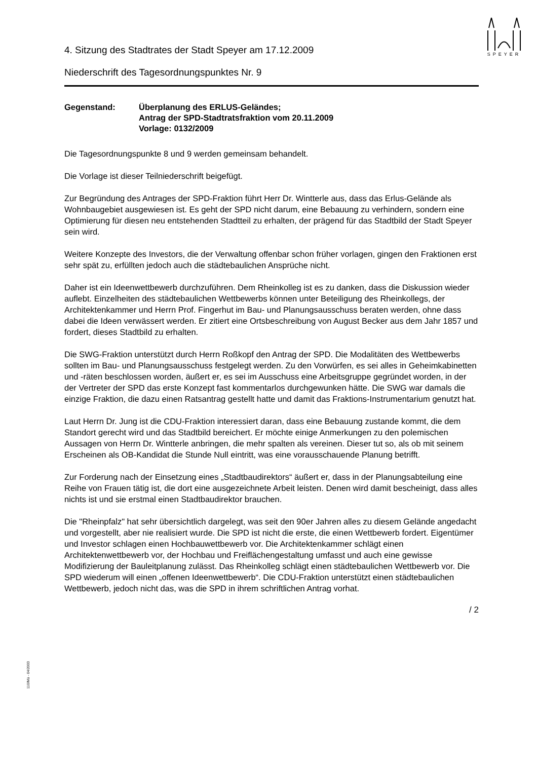SPEYER
4. Sitzung des Stadtrates der Stadt Speyer am 17.12.2009
Niederschrift des Tagesordnungspunktes Nr. 9
Gegenstand: Überplanung des ERLUS-Geländes;
Antrag der SPD-Stadtratsfraktion vom 20.11.2009
Vorlage: 0132/2009
Die Tagesordnungspunkte 8 und 9 werden gemeinsam behandelt.
Die Vorlage ist dieser Teilniederschrift beigefügt.
Zur Begründung des Antrages der SPD-Fraktion führt Herr Dr. Wintterle aus, dass das Erlus-Gelände als Wohnbaugebiet ausgewiesen ist. Es geht der SPD nicht darum, eine Bebauung zu verhindern, sondern eine Optimierung für diesen neu entstehenden Stadtteil zu erhalten, der prägend für das Stadtbild der Stadt Speyer sein wird.
Weitere Konzepte des Investors, die der Verwaltung offenbar schon früher vorlagen, gingen den Fraktionen erst sehr spät zu, erfüllten jedoch auch die städtebaulichen Ansprüche nicht.
Daher ist ein Ideenwettbewerb durchzuführen. Dem Rheinkolleg ist es zu danken, dass die Diskussion wieder auflebt. Einzelheiten des städtebaulichen Wettbewerbs können unter Beteiligung des Rheinkollegs, der Architektenkammer und Herrn Prof. Fingerhut im Bau- und Planungsausschuss beraten werden, ohne dass dabei die Ideen verwässert werden. Er zitiert eine Ortsbeschreibung von August Becker aus dem Jahr 1857 und fordert, dieses Stadtbild zu erhalten.
Die SWG-Fraktion unterstützt durch Herrn Roßkopf den Antrag der SPD. Die Modalitäten des Wettbewerbs sollten im Bau- und Planungsausschuss festgelegt werden. Zu den Vorwürfen, es sei alles in Geheimkabinetten und -räten beschlossen worden, äußert er, es sei im Ausschuss eine Arbeitsgruppe gegründet worden, in der der Vertreter der SPD das erste Konzept fast kommentarlos durchgewunken hätte. Die SWG war damals die einzige Fraktion, die dazu einen Ratsantrag gestellt hatte und damit das Fraktions-Instrumentarium genutzt hat.
Laut Herrn Dr. Jung ist die CDU-Fraktion interessiert daran, dass eine Bebauung zustande kommt, die dem Standort gerecht wird und das Stadtbild bereichert. Er möchte einige Anmerkungen zu den polemischen Aussagen von Herrn Dr. Wintterle anbringen, die mehr spalten als vereinen. Dieser tut so, als ob mit seinem Erscheinen als OB-Kandidat die Stunde Null eintritt, was eine vorausschauende Planung betrifft.
Zur Forderung nach der Einsetzung eines „Stadtbaudirektors“ äußert er, dass in der Planungsabteilung eine Reihe von Frauen tätig ist, die dort eine ausgezeichnete Arbeit leisten. Denen wird damit bescheinigt, dass alles nichts ist und sie erstmal einen Stadtbaudirektor brauchen.
Die "Rheinpfalz" hat sehr übersichtlich dargelegt, was seit den 90er Jahren alles zu diesem Gelände angedacht und vorgestellt, aber nie realisiert wurde. Die SPD ist nicht die erste, die einen Wettbewerb fordert. Eigentümer und Investor schlagen einen Hochbauwettbewerb vor. Die Architektenkammer schlägt einen Architektenwettbewerb vor, der Hochbau und Freiflächengestaltung umfasst und auch eine gewisse Modifizierung der Bauleitplanung zulässt. Das Rheinkolleg schlägt einen städtebaulichen Wettbewerb vor. Die SPD wiederum will einen „offenen Ideenwettbewerb“. Die CDU-Fraktion unterstützt einen städtebaulichen Wettbewerb, jedoch nicht das, was die SPD in ihrem schriftlichen Antrag vorhat.
/ 2
110/Mü - 04/2003